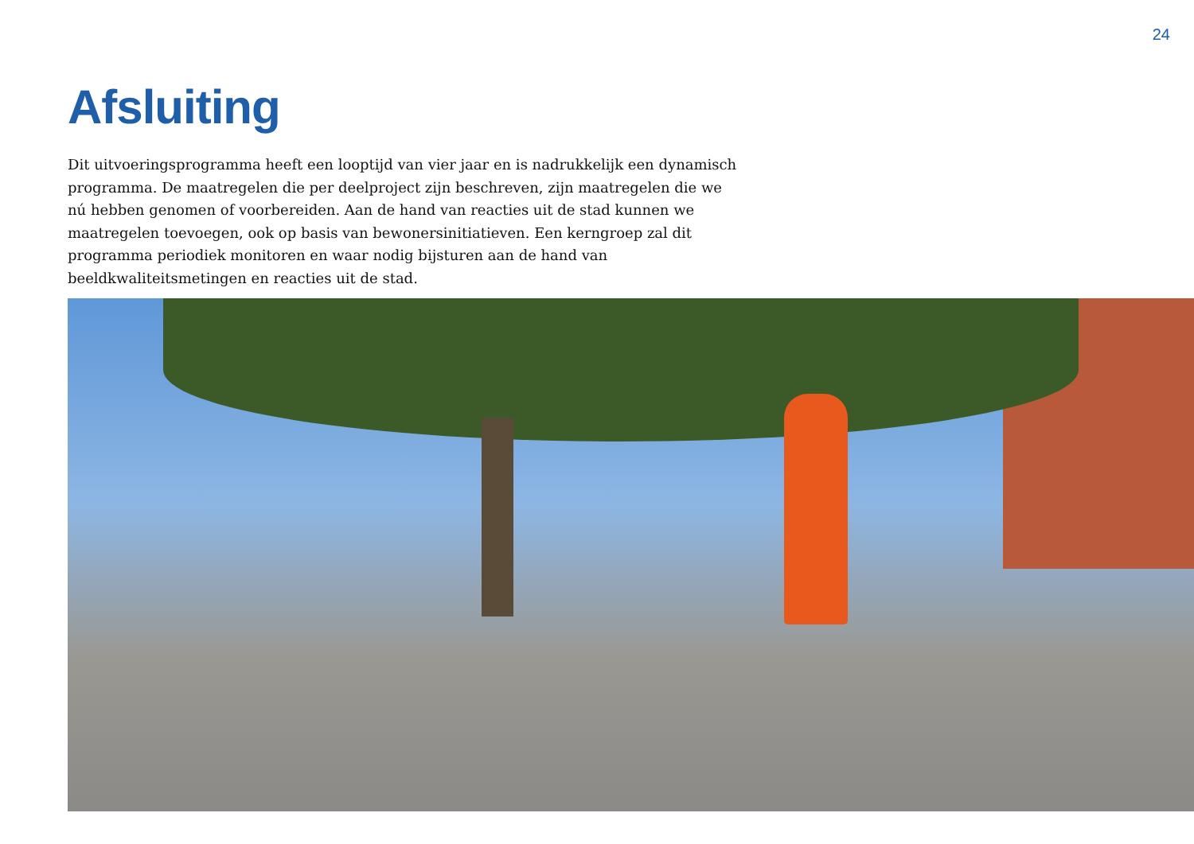24
Afsluiting
Dit uitvoeringsprogramma heeft een looptijd van vier jaar en is nadrukkelijk een dynamisch programma. De maatregelen die per deelproject zijn beschreven, zijn maatregelen die we nú hebben genomen of voorbereiden. Aan de hand van reacties uit de stad kunnen we maatregelen toevoegen, ook op basis van bewonersinitiatieven. Een kerngroep zal dit programma periodiek monitoren en waar nodig bijsturen aan de hand van beeldkwaliteitsmetingen en reacties uit de stad.